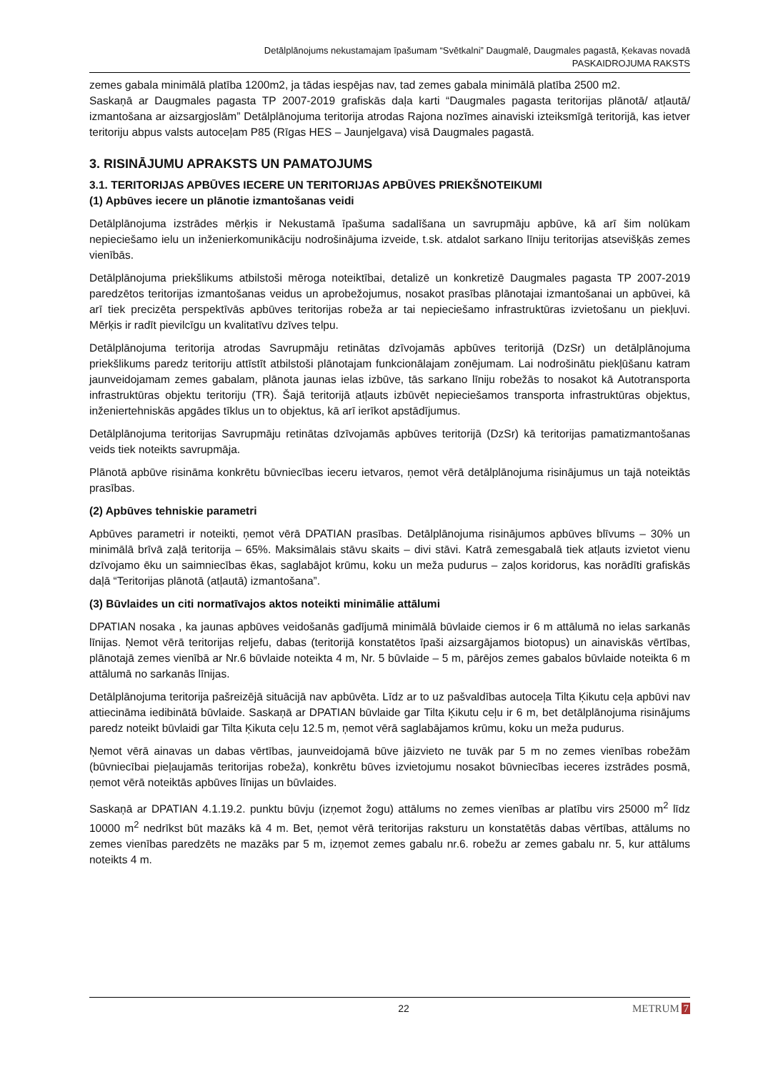Detālplānojums nekustamajam īpašumam “Svētkalni” Daugmalē, Daugmales pagastā, Ķekavas novadā
PASKAIDROJUMA RAKSTS
zemes gabala minimālā platība 1200m2, ja tādas iespējas nav, tad zemes gabala minimālā platība 2500 m2.
Saskaņā ar Daugmales pagasta TP 2007-2019 grafiskās daļa karti “Daugmales pagasta teritorijas plānotā/ atļautā/ izmantošana ar aizsargjoslām” Detālplānojuma teritorija atrodas Rajona nozīmes ainaviski izteiksmīgā teritorijā, kas ietver teritoriju abpus valsts autoceļam P85 (Rīgas HES – Jaunjelgava) visā Daugmales pagastā.
3. RISINĀJUMU APRAKSTS UN PAMATOJUMS
3.1. TERITORIJAS APBŪVES IECERE UN TERITORIJAS APBŪVES PRIEKŠNOTEIKUMI
(1) Apbūves iecere un plānotie izmantošanas veidi
Detālplānojuma izstrādes mērķis ir Nekustamā īpašuma sadalīšana un savrupmāju apbūve, kā arī šim nolūkam nepieciešamo ielu un inženierkomunikāciju nodrošinājuma izveide, t.sk. atdalot sarkano līniju teritorijas atsevišķās zemes vienībās.
Detālplānojuma priekšlikums atbilstoši mēroga noteiktībai, detalizē un konkretizē Daugmales pagasta TP 2007-2019 paredzētos teritorijas izmantošanas veidus un aprobežojumus, nosakot prasības plānotajai izmantošanai un apbūvei, kā arī tiek precizēta perspektīvās apbūves teritorijas robeža ar tai nepieciešamo infrastruktūras izvietošanu un piekļuvi. Mērķis ir radīt pievilcīgu un kvalitatīvu dzīves telpu.
Detālplānojuma teritorija atrodas Savrupmāju retinātas dzīvojamās apbūves teritorijā (DzSr) un detālplānojuma priekšlikums paredz teritoriju attīstīt atbilstoši plānotajam funkcionālajam zonējumam. Lai nodrošinātu piekļūšanu katram jaunveidojamam zemes gabalam, plānota jaunas ielas izbūve, tās sarkano līniju robežās to nosakot kā Autotransporta infrastruktūras objektu teritoriju (TR). Šajā teritorijā atļauts izbūvēt nepieciešamos transporta infrastruktūras objektus, inženiertehniskās apgādes tīklus un to objektus, kā arī ierīkot apstādījumus.
Detālplānojuma teritorijas Savrupmāju retinātas dzīvojamās apbūves teritorijā (DzSr) kā teritorijas pamatizmantošanas veids tiek noteikts savrupmāja.
Plānotā apbūve risināma konkrētu būvniecības ieceru ietvaros, ņemot vērā detālplānojuma risinājumus un tajā noteiktās prasības.
(2) Apbūves tehniskie parametri
Apbūves parametri ir noteikti, ņemot vērā DPATIAN prasības. Detālplānojuma risinājumos apbūves blīvums – 30% un minimālā brīvā zaļā teritorija – 65%. Maksimālais stāvu skaits – divi stāvi. Katrā zemesgabalā tiek atļauts izvietot vienu dzīvojamo ēku un saimniecības ēkas, saglabājot krūmu, koku un meža pudurus – zaļos koridorus, kas norādīti grafiskās daļā “Teritorijas plānotā (atļautā) izmantošana”.
(3) Būvlaides un citi normatīvajos aktos noteikti minimālie attālumi
DPATIAN nosaka , ka jaunas apbūves veidošanās gadījumā minimālā būvlaide ciemos ir 6 m attālumā no ielas sarkanās līnijas. Ņemot vērā teritorijas reljefu, dabas (teritorijā konstatētos īpaši aizsargājamos biotopus) un ainaviskās vērtības, plānotajā zemes vienībā ar Nr.6 būvlaide noteikta 4 m, Nr. 5 būvlaide – 5 m, pārējos zemes gabalos būvlaide noteikta 6 m attālumā no sarkanās līnijas.
Detālplānojuma teritorija pašreizējā situācijā nav apbūvēta. Līdz ar to uz pašvaldības autoceļa Tilta Ķikutu ceļa apbūvi nav attiecināma iedibinātā būvlaide. Saskaņā ar DPATIAN būvlaide gar Tilta Ķikutu ceļu ir 6 m, bet detālplānojuma risinājums paredz noteikt būvlaidi gar Tilta Ķikuta ceļu 12.5 m, ņemot vērā saglabājamos krūmu, koku un meža pudurus.
Ņemot vērā ainavas un dabas vērtības, jaunveidojamā būve jāizvieto ne tuvāk par 5 m no zemes vienības robežām (būvniecībai pieļaujamās teritorijas robeža), konkrētu būves izvietojumu nosakot būvniecības ieceres izstrādes posmā, ņemot vērā noteiktās apbūves līnijas un būvlaides.
Saskaņā ar DPATIAN 4.1.19.2. punktu būvju (izņemot žogu) attālums no zemes vienības ar platību virs 25000 m<sup>2</sup> līdz 10000 m<sup>2</sup> nedrīkst būt mazāks kā 4 m. Bet, ņemot vērā teritorijas raksturu un konstatētās dabas vērtības, attālums no zemes vienības paredzēts ne mazāks par 5 m, izņemot zemes gabalu nr.6. robežu ar zemes gabalu nr. 5, kur attālums noteikts 4 m.
22 METRUM 7